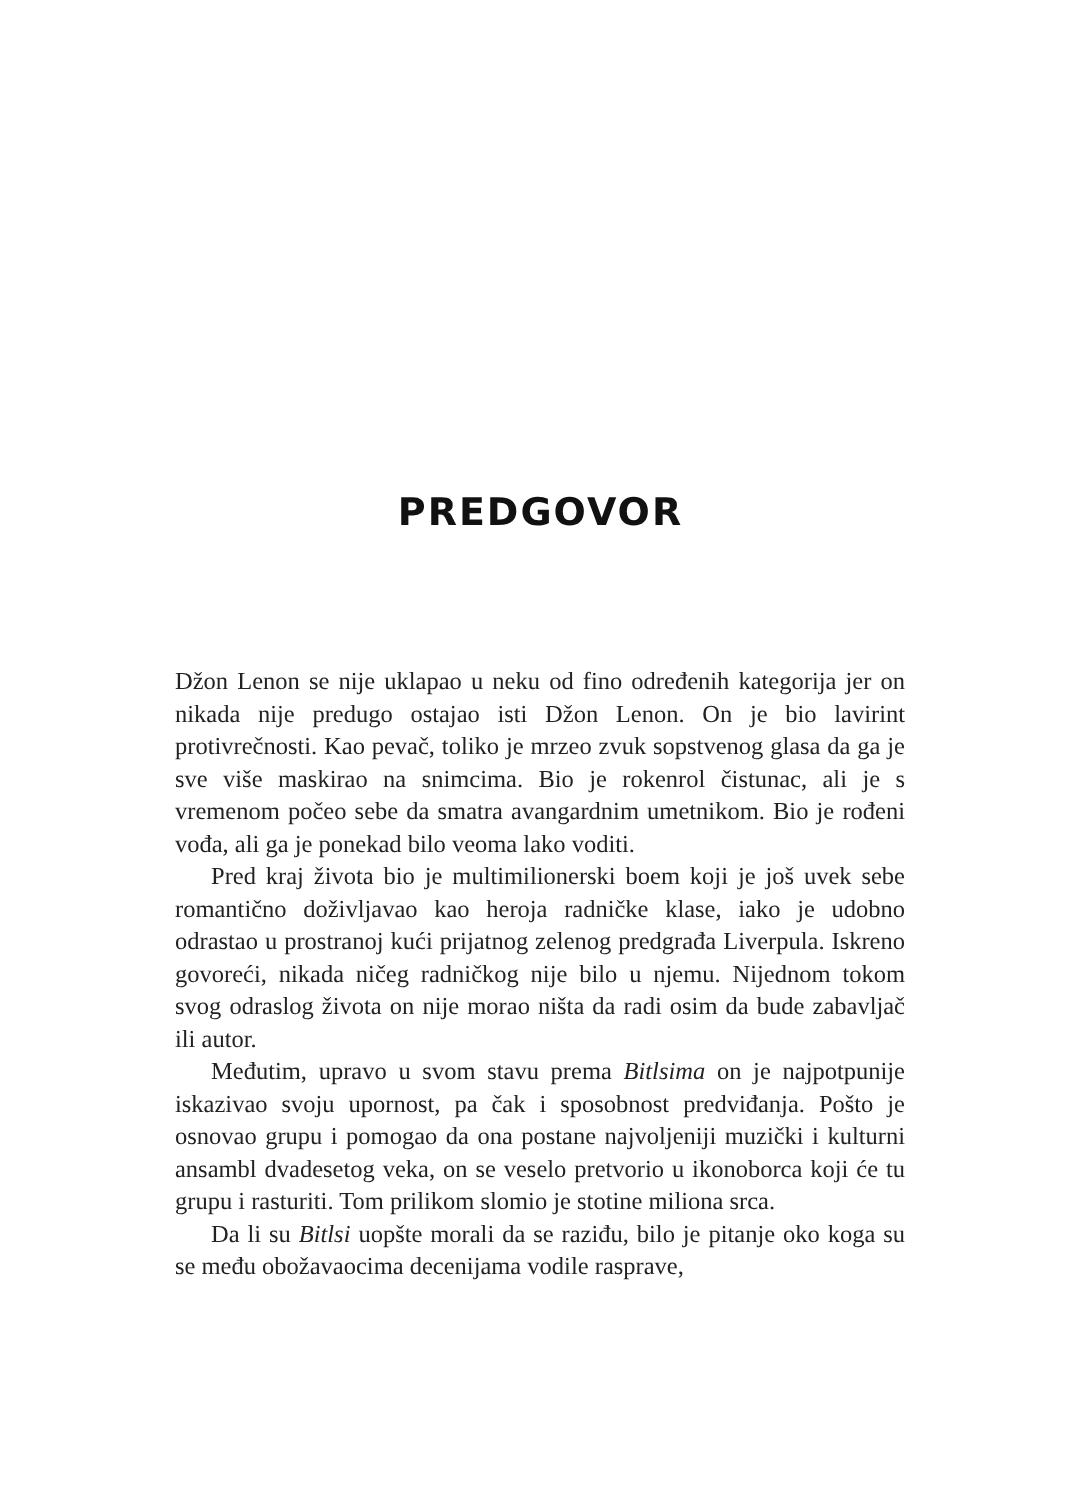PREDGOVOR
Džon Lenon se nije uklapao u neku od fino određenih kategorija jer on nikada nije predugo ostajao isti Džon Lenon. On je bio lavirint protivrečnosti. Kao pevač, toliko je mrzeo zvuk sopstvenog glasa da ga je sve više maskirao na snimcima. Bio je rokenrol čistunac, ali je s vremenom počeo sebe da smatra avangardnim umetnikom. Bio je rođeni vođa, ali ga je ponekad bilo veoma lako voditi.
Pred kraj života bio je multimilionerski boem koji je još uvek sebe romantično doživljavao kao heroja radničke klase, iako je udobno odrastao u prostranoj kući prijatnog zelenog predgrađa Liverpula. Iskreno govoreći, nikada ničeg radničkog nije bilo u njemu. Nijednom tokom svog odraslog života on nije morao ništa da radi osim da bude zabavljač ili autor.
Međutim, upravo u svom stavu prema Bitlsima on je najpotpunije iskazivao svoju upornost, pa čak i sposobnost predviđanja. Pošto je osnovao grupu i pomogao da ona postane najvoljeniji muzički i kulturni ansambl dvadesetog veka, on se veselo pretvorio u ikonoborca koji će tu grupu i rasturiti. Tom prilikom slomio je stotine miliona srca.
Da li su Bitlsi uopšte morali da se raziđu, bilo je pitanje oko koga su se među obožavaocima decenijama vodile rasprave,